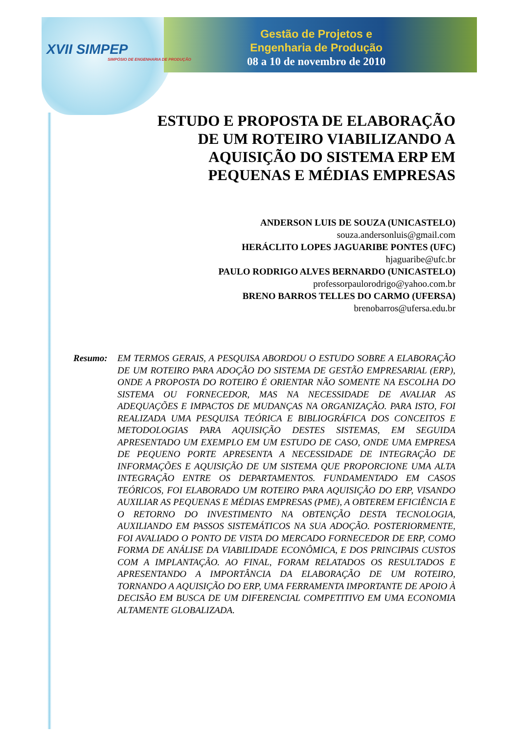XVII SIMPEP
SIMPÓSIO DE ENGENHARIA DE PRODUÇÃO
Gestão de Projetos e
Engenharia de Produção
08 a 10 de novembro de 2010
ESTUDO E PROPOSTA DE ELABORAÇÃO DE UM ROTEIRO VIABILIZANDO A AQUISIÇÃO DO SISTEMA ERP EM PEQUENAS E MÉDIAS EMPRESAS
ANDERSON LUIS DE SOUZA (UNICASTELO)
souza.andersonluis@gmail.com
HERÁCLITO LOPES JAGUARIBE PONTES (UFC)
hjaguaribe@ufc.br
PAULO RODRIGO ALVES BERNARDO (UNICASTELO)
professorpaulorodrigo@yahoo.com.br
BRENO BARROS TELLES DO CARMO (UFERSA)
brenobarros@ufersa.edu.br
Resumo: EM TERMOS GERAIS, A PESQUISA ABORDOU O ESTUDO SOBRE A ELABORAÇÃO DE UM ROTEIRO PARA ADOÇÃO DO SISTEMA DE GESTÃO EMPRESARIAL (ERP), ONDE A PROPOSTA DO ROTEIRO É ORIENTAR NÃO SOMENTE NA ESCOLHA DO SISTEMA OU FORNECEDOR, MAS NA NECESSIDADE DE AVALIAR AS ADEQUAÇÕES E IMPACTOS DE MUDANÇAS NA ORGANIZAÇÃO. PARA ISTO, FOI REALIZADA UMA PESQUISA TEÓRICA E BIBLIOGRÁFICA DOS CONCEITOS E METODOLOGIAS PARA AQUISIÇÃO DESTES SISTEMAS, EM SEGUIDA APRESENTADO UM EXEMPLO EM UM ESTUDO DE CASO, ONDE UMA EMPRESA DE PEQUENO PORTE APRESENTA A NECESSIDADE DE INTEGRAÇÃO DE INFORMAÇÕES E AQUISIÇÃO DE UM SISTEMA QUE PROPORCIONE UMA ALTA INTEGRAÇÃO ENTRE OS DEPARTAMENTOS. FUNDAMENTADO EM CASOS TEÓRICOS, FOI ELABORADO UM ROTEIRO PARA AQUISIÇÃO DO ERP, VISANDO AUXILIAR AS PEQUENAS E MÉDIAS EMPRESAS (PME), A OBTEREM EFICIÊNCIA E O RETORNO DO INVESTIMENTO NA OBTENÇÃO DESTA TECNOLOGIA, AUXILIANDO EM PASSOS SISTEMÁTICOS NA SUA ADOÇÃO. POSTERIORMENTE, FOI AVALIADO O PONTO DE VISTA DO MERCADO FORNECEDOR DE ERP, COMO FORMA DE ANÁLISE DA VIABILIDADE ECONÔMICA, E DOS PRINCIPAIS CUSTOS COM A IMPLANTAÇÃO. AO FINAL, FORAM RELATADOS OS RESULTADOS E APRESENTANDO A IMPORTÂNCIA DA ELABORAÇÃO DE UM ROTEIRO, TORNANDO A AQUISIÇÃO DO ERP, UMA FERRAMENTA IMPORTANTE DE APOIO À DECISÃO EM BUSCA DE UM DIFERENCIAL COMPETITIVO EM UMA ECONOMIA ALTAMENTE GLOBALIZADA.